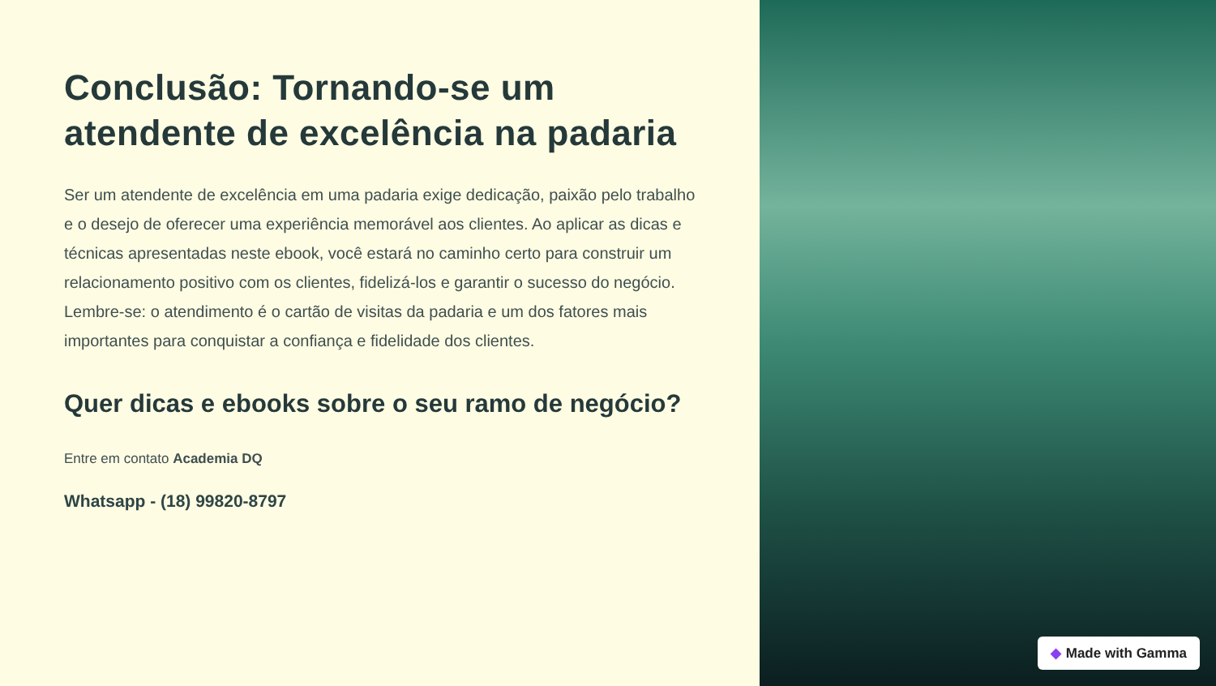Conclusão: Tornando-se um atendente de excelência na padaria
Ser um atendente de excelência em uma padaria exige dedicação, paixão pelo trabalho e o desejo de oferecer uma experiência memorável aos clientes. Ao aplicar as dicas e técnicas apresentadas neste ebook, você estará no caminho certo para construir um relacionamento positivo com os clientes, fidelizá-los e garantir o sucesso do negócio. Lembre-se: o atendimento é o cartão de visitas da padaria e um dos fatores mais importantes para conquistar a confiança e fidelidade dos clientes.
Quer dicas e ebooks sobre o seu ramo de negócio?
Entre em contato Academia DQ
Whatsapp - (18) 99820-8797
◆ Made with Gamma